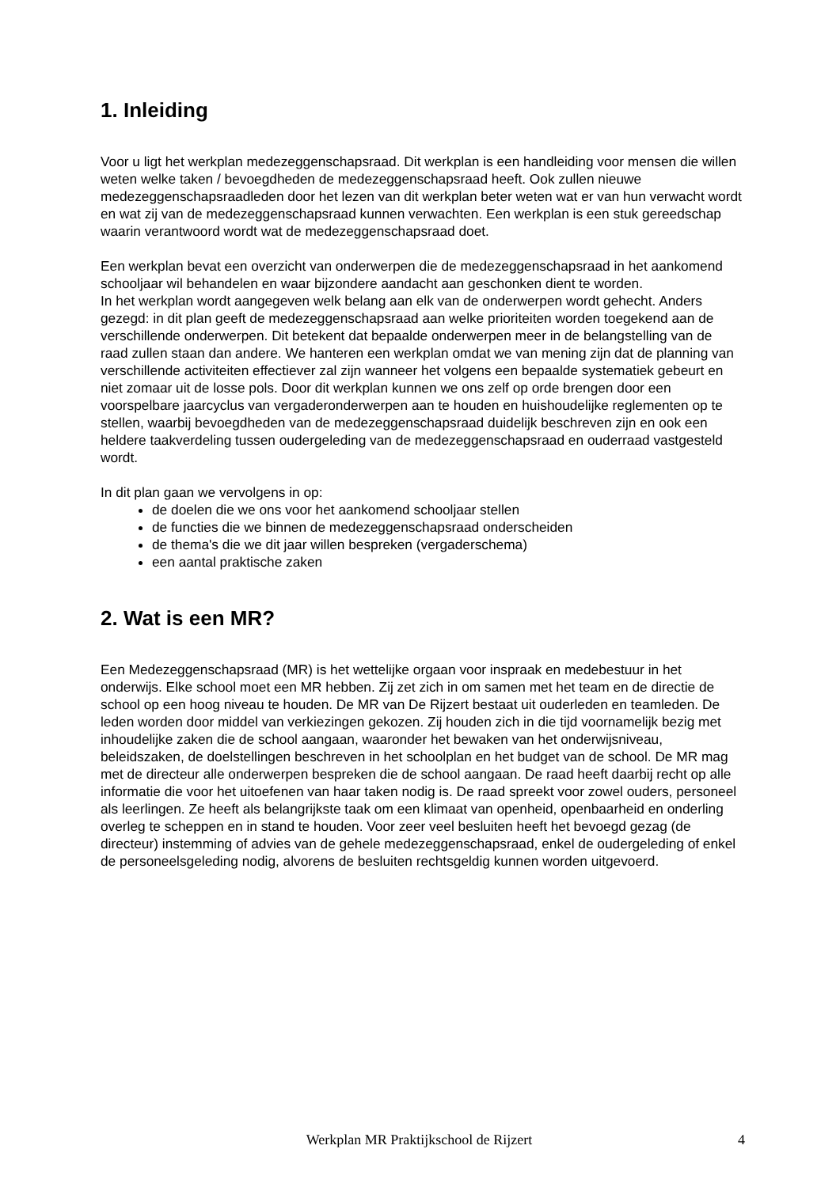1. Inleiding
Voor u ligt het werkplan medezeggenschapsraad. Dit werkplan is een handleiding voor mensen die willen weten welke taken / bevoegdheden de medezeggenschapsraad heeft. Ook zullen nieuwe medezeggenschapsraadleden door het lezen van dit werkplan beter weten wat er van hun verwacht wordt en wat zij van de medezeggenschapsraad kunnen verwachten. Een werkplan is een stuk gereedschap waarin verantwoord wordt wat de medezeggenschapsraad doet.
Een werkplan bevat een overzicht van onderwerpen die de medezeggenschapsraad in het aankomend schooljaar wil behandelen en waar bijzondere aandacht aan geschonken dient te worden.
In het werkplan wordt aangegeven welk belang aan elk van de onderwerpen wordt gehecht. Anders gezegd: in dit plan geeft de medezeggenschapsraad aan welke prioriteiten worden toegekend aan de verschillende onderwerpen. Dit betekent dat bepaalde onderwerpen meer in de belangstelling van de
raad zullen staan dan andere. We hanteren een werkplan omdat we van mening zijn dat de planning van verschillende activiteiten effectiever zal zijn wanneer het volgens een bepaalde systematiek gebeurt en niet zomaar uit de losse pols. Door dit werkplan kunnen we ons zelf op orde brengen door een voorspelbare jaarcyclus van vergaderonderwerpen aan te houden en huishoudelijke reglementen op te stellen, waarbij bevoegdheden van de medezeggenschapsraad duidelijk beschreven zijn en ook een heldere taakverdeling tussen oudergeleding van de medezeggenschapsraad en ouderraad vastgesteld wordt.
In dit plan gaan we vervolgens in op:
de doelen die we ons voor het aankomend schooljaar stellen
de functies die we binnen de medezeggenschapsraad onderscheiden
de thema's die we dit jaar willen bespreken (vergaderschema)
een aantal praktische zaken
2. Wat is een MR?
Een Medezeggenschapsraad (MR) is het wettelijke orgaan voor inspraak en medebestuur in het onderwijs. Elke school moet een MR hebben. Zij zet zich in om samen met het team en de directie de school op een hoog niveau te houden. De MR van De Rijzert bestaat uit ouderleden en teamleden. De leden worden door middel van verkiezingen gekozen. Zij houden zich in die tijd voornamelijk bezig met inhoudelijke zaken die de school aangaan, waaronder het bewaken van het onderwijsniveau, beleidszaken, de doelstellingen beschreven in het schoolplan en het budget van de school. De MR mag met de directeur alle onderwerpen bespreken die de school aangaan. De raad heeft daarbij recht op alle informatie die voor het uitoefenen van haar taken nodig is. De raad spreekt voor zowel ouders, personeel als leerlingen. Ze heeft als belangrijkste taak om een klimaat van openheid, openbaarheid en onderling overleg te scheppen en in stand te houden. Voor zeer veel besluiten heeft het bevoegd gezag (de directeur) instemming of advies van de gehele medezeggenschapsraad, enkel de oudergeleding of enkel de personeelsgeleding nodig, alvorens de besluiten rechtsgeldig kunnen worden uitgevoerd.
Werkplan MR Praktijkschool de Rijzert 4